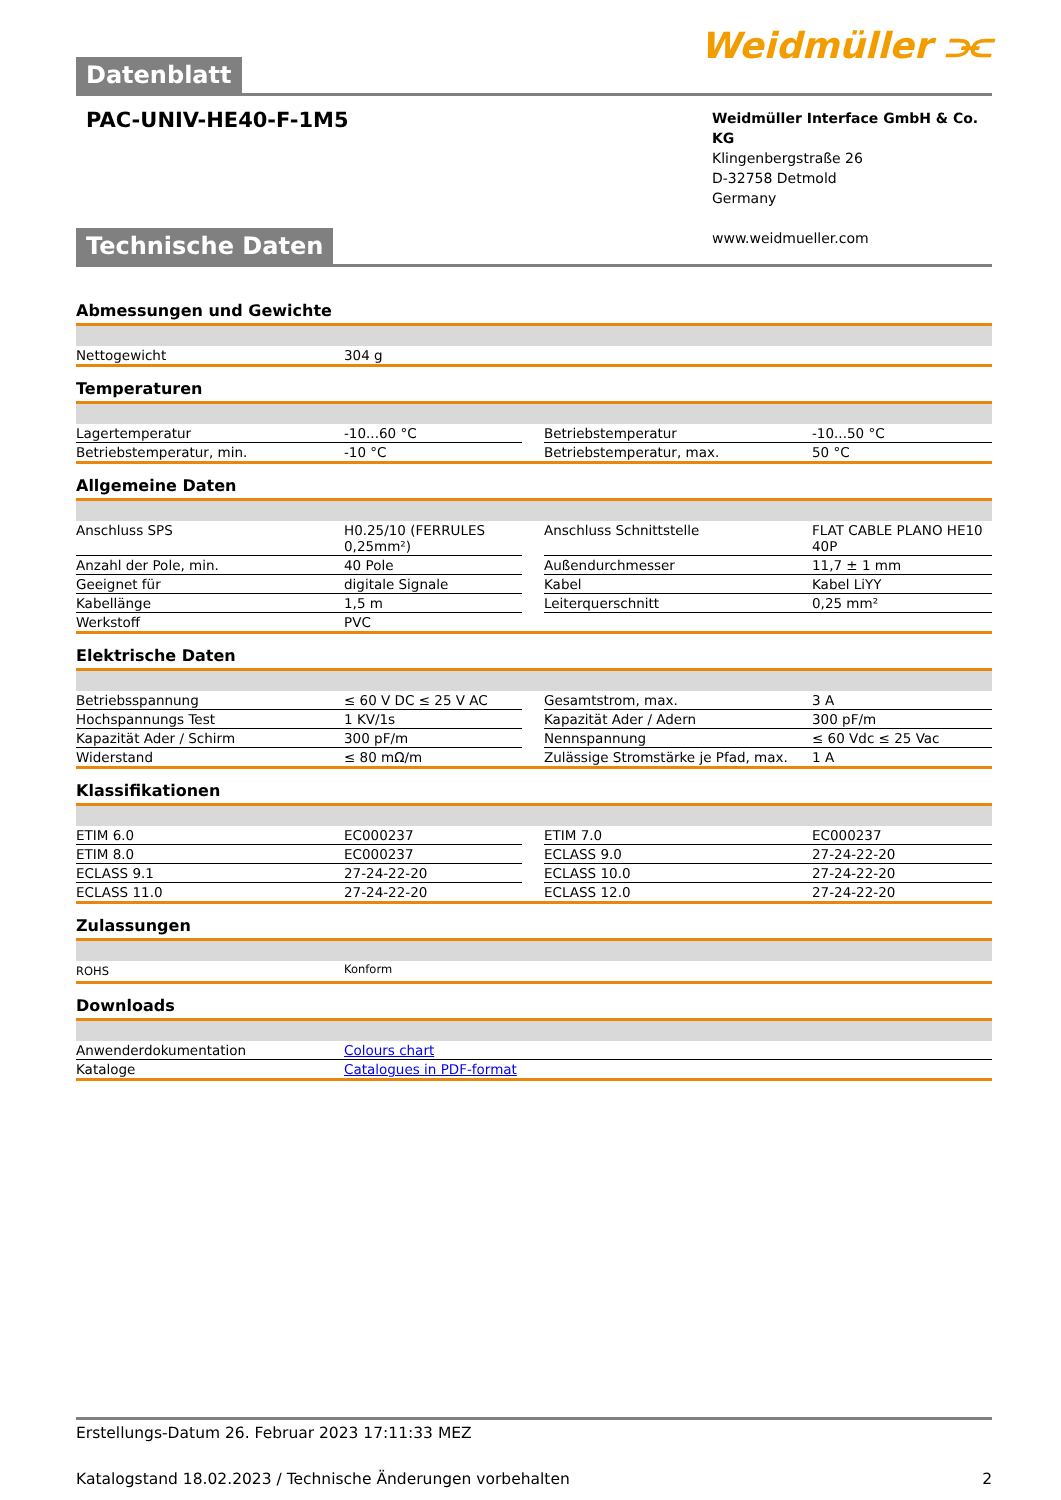Datenblatt Weidmüller ⫘
PAC-UNIV-HE40-F-1M5
Weidmüller Interface GmbH & Co. KG
Klingenbergstraße 26
D-32758 Detmold
Germany
www.weidmueller.com
Technische Daten
Abmessungen und Gewichte
| Nettogewicht | 304 g |
Temperaturen
| Lagertemperatur | -10...60 °C | | Betriebstemperatur | -10...50 °C |
| Betriebstemperatur, min. | -10 °C | | Betriebstemperatur, max. | 50 °C |
Allgemeine Daten
| Anschluss SPS | H0.25/10 (FERRULES 0,25mm²) | | Anschluss Schnittstelle | FLAT CABLE PLANO HE10 40P |
| Anzahl der Pole, min. | 40 Pole | | Außendurchmesser | 11,7 ± 1 mm |
| Geeignet für | digitale Signale | | Kabel | Kabel LiYY |
| Kabellänge | 1,5 m | | Leiterquerschnitt | 0,25 mm² |
| Werkstoff | PVC | | | |
Elektrische Daten
| Betriebsspannung | ≤ 60 V DC ≤ 25 V AC | | Gesamtstrom, max. | 3 A |
| Hochspannungs Test | 1 KV/1s | | Kapazität Ader / Adern | 300 pF/m |
| Kapazität Ader / Schirm | 300 pF/m | | Nennspannung | ≤ 60 Vdc ≤ 25 Vac |
| Widerstand | ≤ 80 mΩ/m | | Zulässige Stromstärke je Pfad, max. | 1 A |
Klassifikationen
| ETIM 6.0 | EC000237 | | ETIM 7.0 | EC000237 |
| ETIM 8.0 | EC000237 | | ECLASS 9.0 | 27-24-22-20 |
| ECLASS 9.1 | 27-24-22-20 | | ECLASS 10.0 | 27-24-22-20 |
| ECLASS 11.0 | 27-24-22-20 | | ECLASS 12.0 | 27-24-22-20 |
Zulassungen
| ROHS | Konform |
Downloads
| Anwenderdokumentation | Colours chart |
| Kataloge | Catalogues in PDF-format |
Erstellungs-Datum 26. Februar 2023 17:11:33 MEZ
Katalogstand 18.02.2023 / Technische Änderungen vorbehalten 2